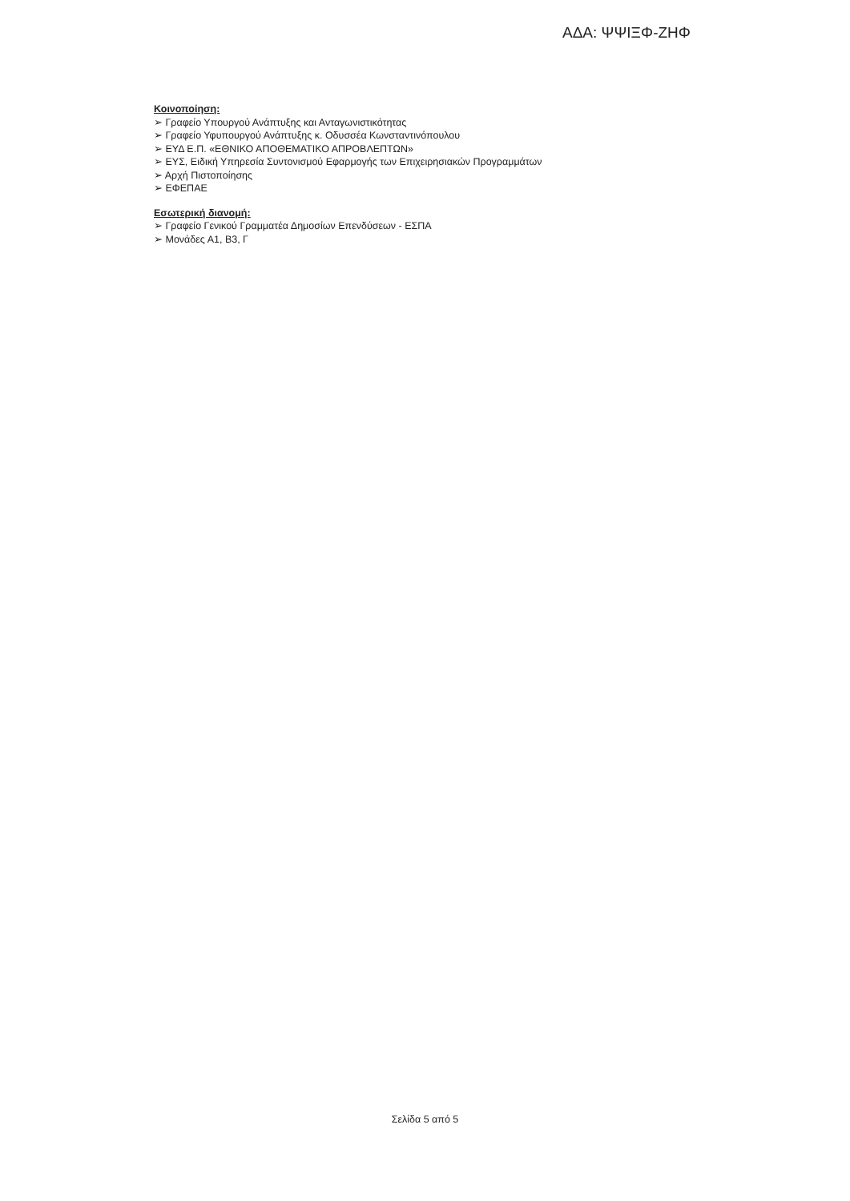ΑΔΑ: ΨΨΙΞΦ-ΖΗΦ
Κοινοποίηση:
➢ Γραφείο Υπουργού Ανάπτυξης και Ανταγωνιστικότητας
➢ Γραφείο Υφυπουργού Ανάπτυξης κ. Οδυσσέα Κωνσταντινόπουλου
➢ ΕΥΔ Ε.Π. «ΕΘΝΙΚΟ ΑΠΟΘΕΜΑΤΙΚΟ ΑΠΡΟΒΛΕΠΤΩΝ»
➢ ΕΥΣ, Ειδική Υπηρεσία Συντονισμού Εφαρμογής των Επιχειρησιακών Προγραμμάτων
➢ Αρχή Πιστοποίησης
➢ ΕΦΕΠΑΕ
Εσωτερική διανομή:
➢ Γραφείο Γενικού Γραμματέα Δημοσίων Επενδύσεων - ΕΣΠΑ
➢ Μονάδες Α1, Β3, Γ
Σελίδα 5 από 5